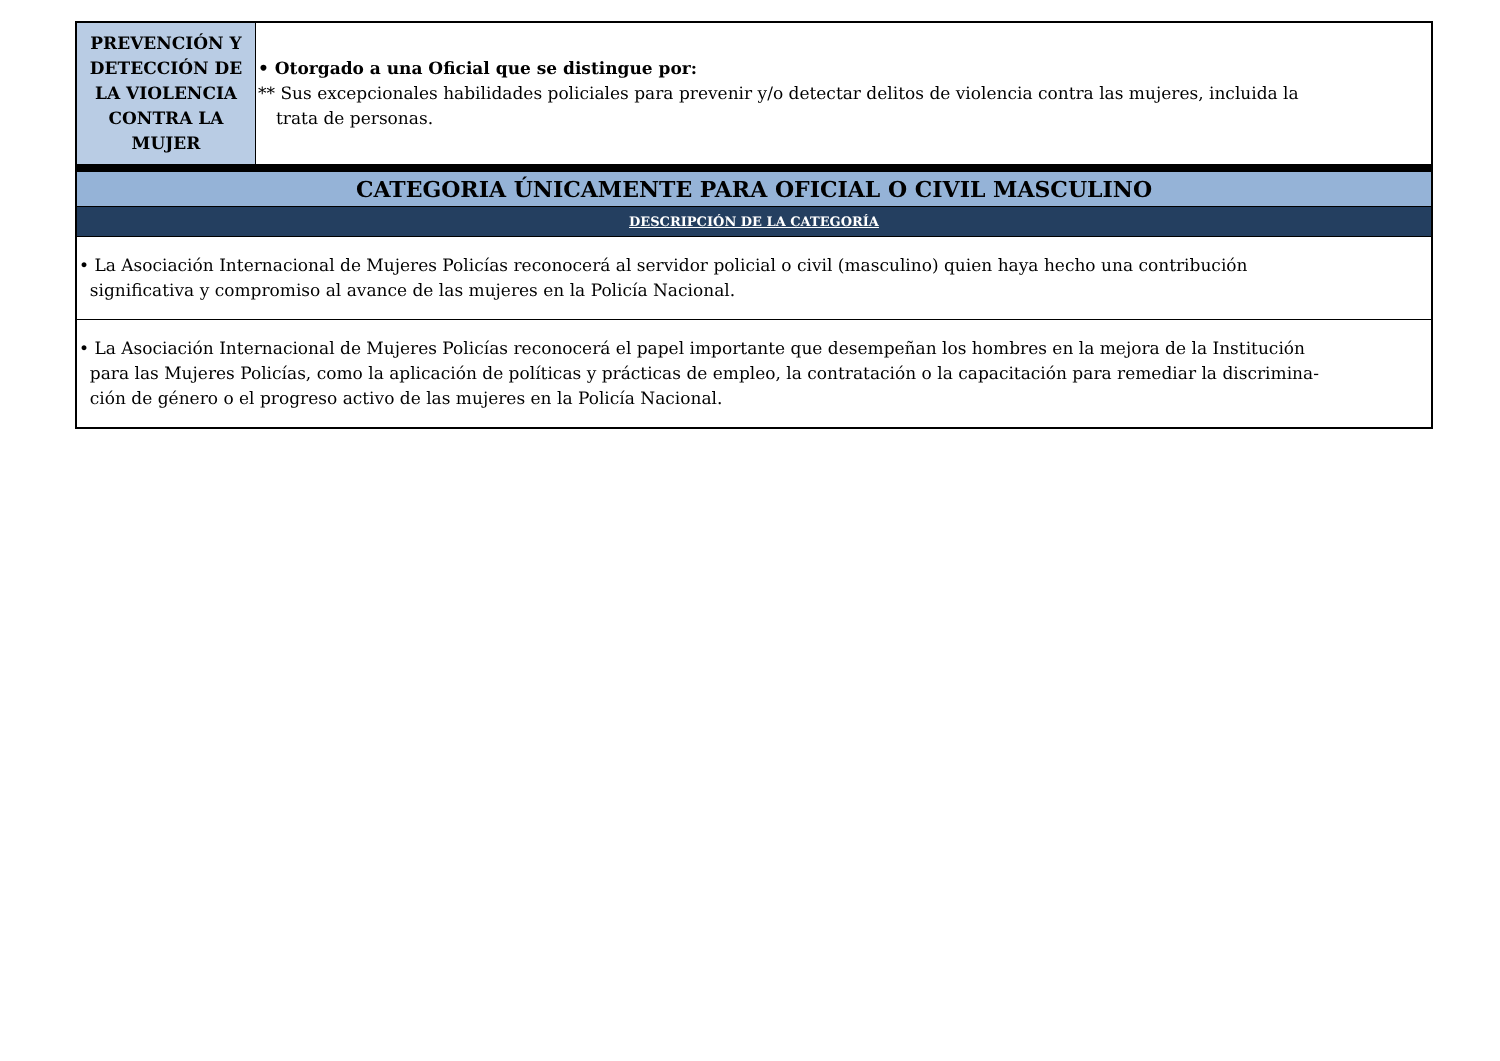| PREVENCIÓN Y DETECCIÓN DE LA VIOLENCIA CONTRA LA MUJER | • Otorgado a una Oficial que se distingue por: ** Sus excepcionales habilidades policiales para prevenir y/o detectar delitos de violencia contra las mujeres, incluida la trata de personas. |
| CATEGORIA ÚNICAMENTE PARA OFICIAL O CIVIL MASCULINO | |
| DESCRIPCIÓN DE LA CATEGORÍA | |
| • La Asociación Internacional de Mujeres Policías reconocerá al servidor policial o civil (masculino) quien haya hecho una contribución significativa y compromiso al avance de las mujeres en la Policía Nacional. | |
| • La Asociación Internacional de Mujeres Policías reconocerá el papel importante que desempeñan los hombres en la mejora de la Institución para las Mujeres Policías, como la aplicación de políticas y prácticas de empleo, la contratación o la capacitación para remediar la discrimina- ción de género o el progreso activo de las mujeres en la Policía Nacional. | |